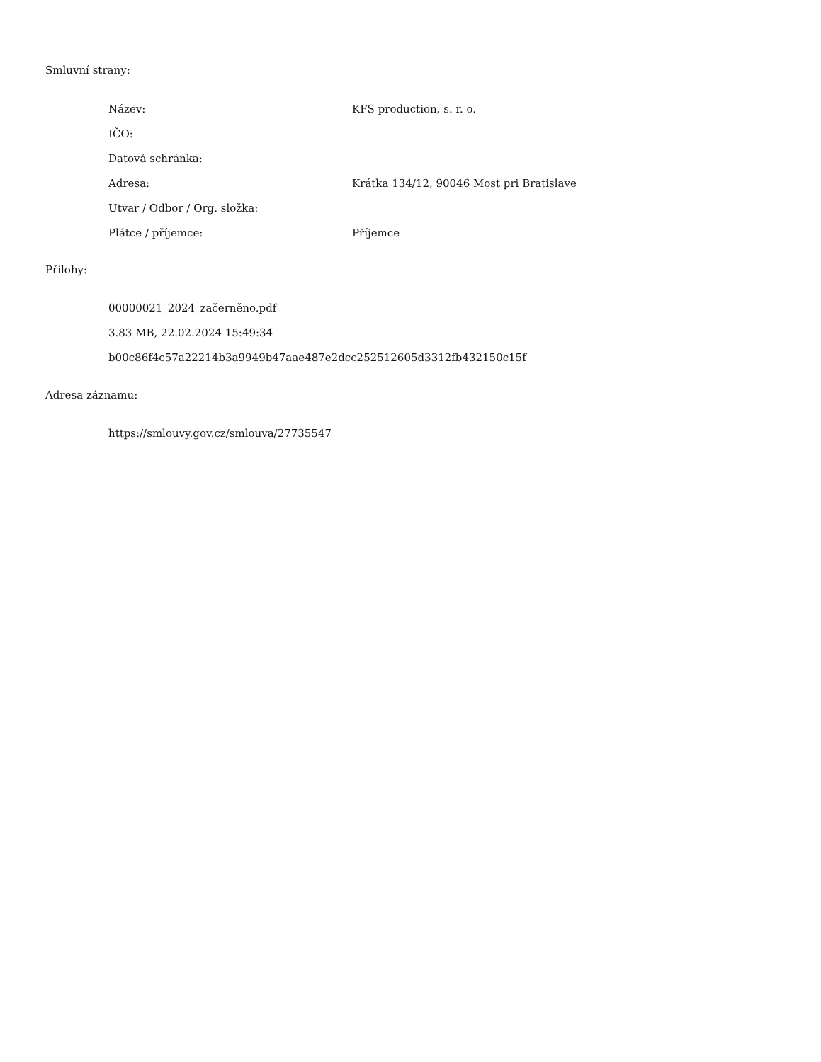Smluvní strany:
| Název: | KFS production, s. r. o. |
| IČO: | |
| Datová schránka: | |
| Adresa: | Krátka 134/12, 90046 Most pri Bratislave |
| Útvar / Odbor / Org. složka: | |
| Plátce / příjemce: | Příjemce |
Přílohy:
00000021_2024_začerněno.pdf
3.83 MB, 22.02.2024 15:49:34
b00c86f4c57a22214b3a9949b47aae487e2dcc252512605d3312fb432150c15f
Adresa záznamu:
https://smlouvy.gov.cz/smlouva/27735547